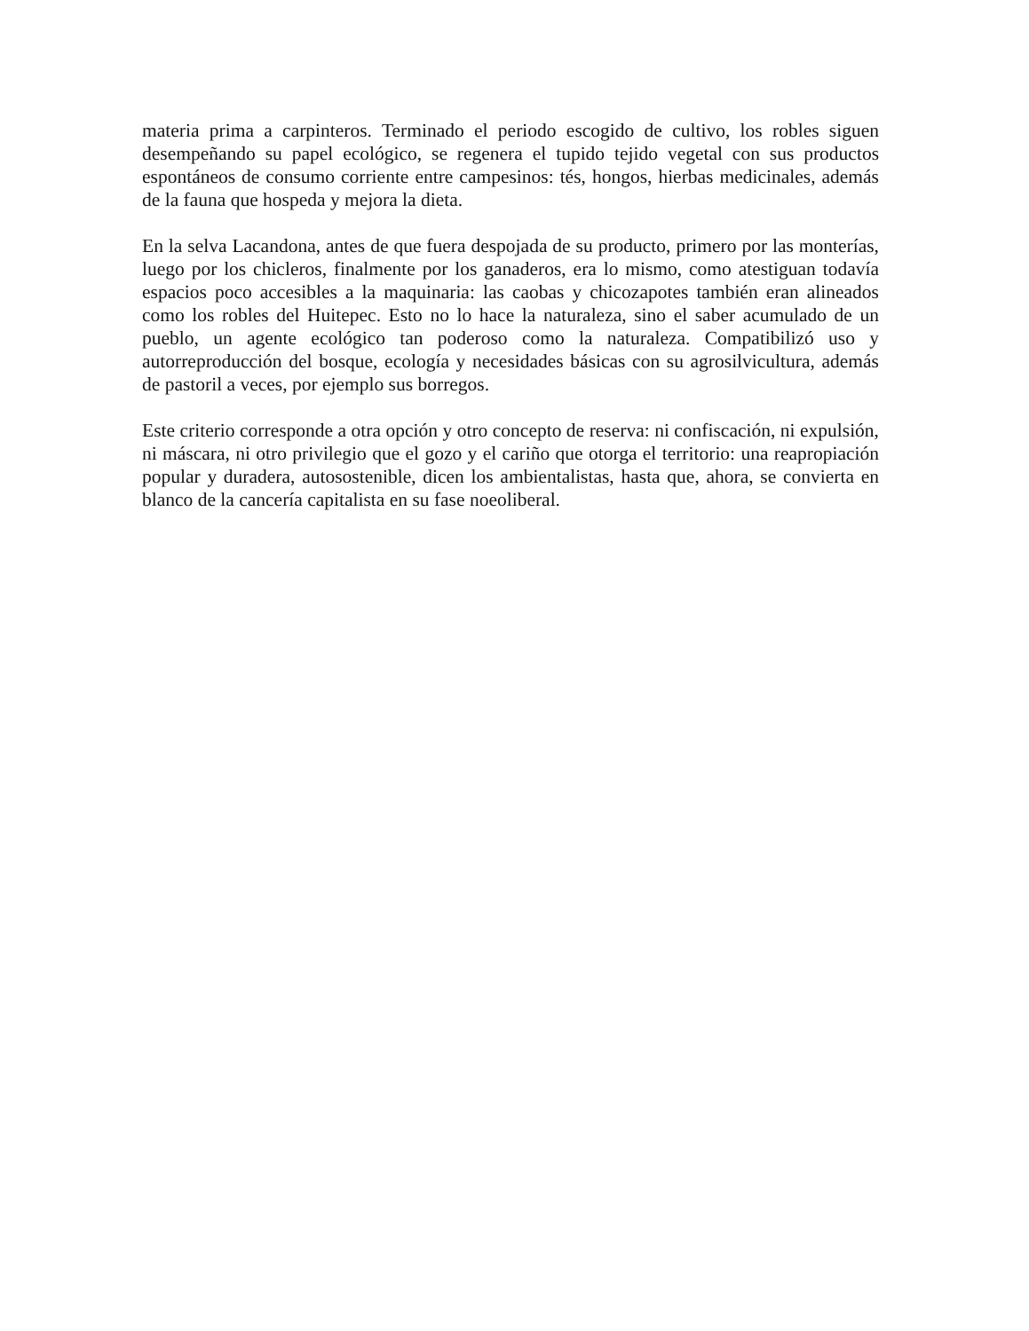materia prima a carpinteros. Terminado el periodo escogido de cultivo, los robles siguen desempeñando su papel ecológico, se regenera el tupido tejido vegetal con sus productos espontáneos de consumo corriente entre campesinos: tés, hongos, hierbas medicinales, además de la fauna que hospeda y mejora la dieta.
En la selva Lacandona, antes de que fuera despojada de su producto, primero por las monterías, luego por los chicleros, finalmente por los ganaderos, era lo mismo, como atestiguan todavía espacios poco accesibles a la maquinaria: las caobas y chicozapotes también eran alineados como los robles del Huitepec. Esto no lo hace la naturaleza, sino el saber acumulado de un pueblo, un agente ecológico tan poderoso como la naturaleza. Compatibilizó uso y autorreproducción del bosque, ecología y necesidades básicas con su agrosilvicultura, además de pastoril a veces, por ejemplo sus borregos.
Este criterio corresponde a otra opción y otro concepto de reserva: ni confiscación, ni expulsión, ni máscara, ni otro privilegio que el gozo y el cariño que otorga el territorio: una reapropiación popular y duradera, autosostenible, dicen los ambientalistas, hasta que, ahora, se convierta en blanco de la cancería capitalista en su fase noeoliberal.